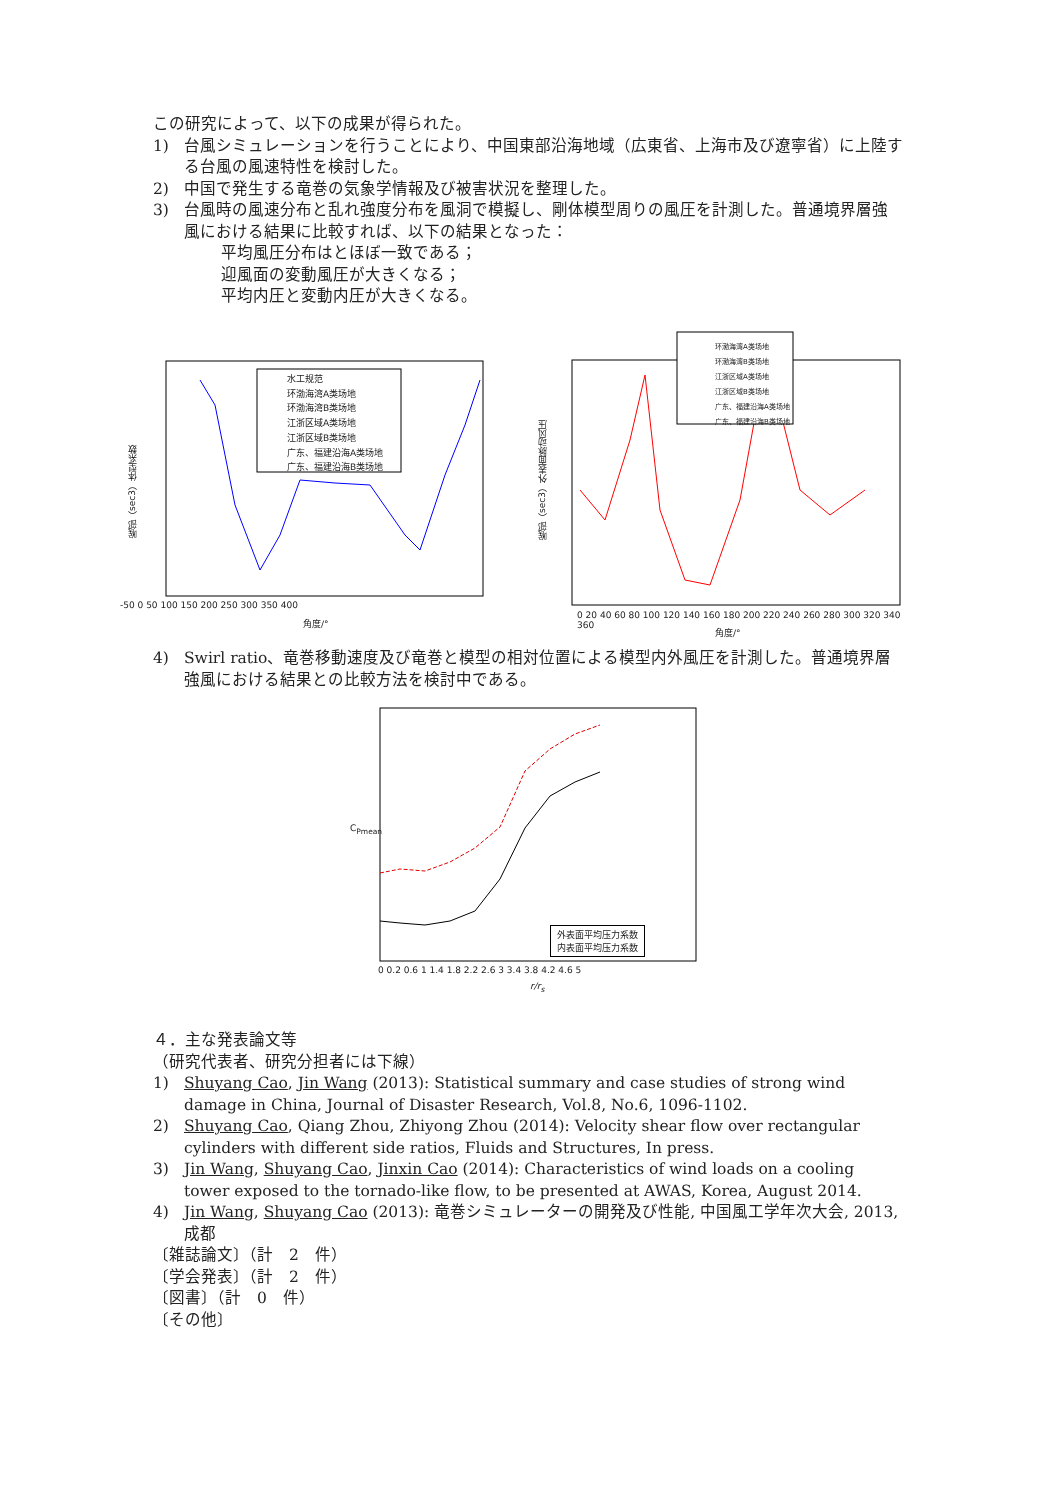この研究によって、以下の成果が得られた。
1) 台風シミュレーションを行うことにより、中国東部沿海地域（広東省、上海市及び遼寧省）に上陸する台風の風速特性を検討した。
2) 中国で発生する竜巻の気象学情報及び被害状況を整理した。
3) 台風時の風速分布と乱れ強度分布を風洞で模擬し、剛体模型周りの風圧を計測した。普通境界層強風における結果に比較すれば、以下の結果となった：
平均風圧分布はとほぼ一致である；
迎風面の変動風圧が大きくなる；
平均内圧と変動内圧が大きくなる。
水工规范
环渤海湾A类场地
环渤海湾B类场地
江浙区域A类场地
江浙区域B类场地
广东、福建沿海A类场地
广东、福建沿海B类场地
喉部（sec3）体型系数
-50 0 50 100 150 200 250 300 350 400
角度/°
环渤海湾A类场地
环渤海湾B类场地
江浙区域A类场地
江浙区域B类场地
广东、福建沿海A类场地
广东、福建沿海B类场地
喉部（sec3）外表面脉动风压
0 20 40 60 80 100 120 140 160 180 200 220 240 260 280 300 320 340 360
角度/°
4) Swirl ratio、竜巻移動速度及び竜巻と模型の相対位置による模型内外風圧を計測した。普通境界層強風における結果との比較方法を検討中である。
外表面平均压力系数
内表面平均压力系数
C<sub>Pmean</sub>
0 0.2 0.6 1 1.4 1.8 2.2 2.6 3 3.4 3.8 4.2 4.6 5
r/r<sub>s</sub>
４．主な発表論文等
（研究代表者、研究分担者には下線）
1) Shuyang Cao, Jin Wang (2013): Statistical summary and case studies of strong wind damage in China, Journal of Disaster Research, Vol.8, No.6, 1096-1102.
2) Shuyang Cao, Qiang Zhou, Zhiyong Zhou (2014): Velocity shear flow over rectangular cylinders with different side ratios, Fluids and Structures, In press.
3) Jin Wang, Shuyang Cao, Jinxin Cao (2014): Characteristics of wind loads on a cooling tower exposed to the tornado-like flow, to be presented at AWAS, Korea, August 2014.
4) Jin Wang, Shuyang Cao (2013): 竜巻シミュレーターの開発及び性能, 中国風工学年次大会, 2013, 成都
〔雑誌論文〕（計　2　件）
〔学会発表〕（計　2　件）
〔図書〕（計　0　件）
〔その他〕